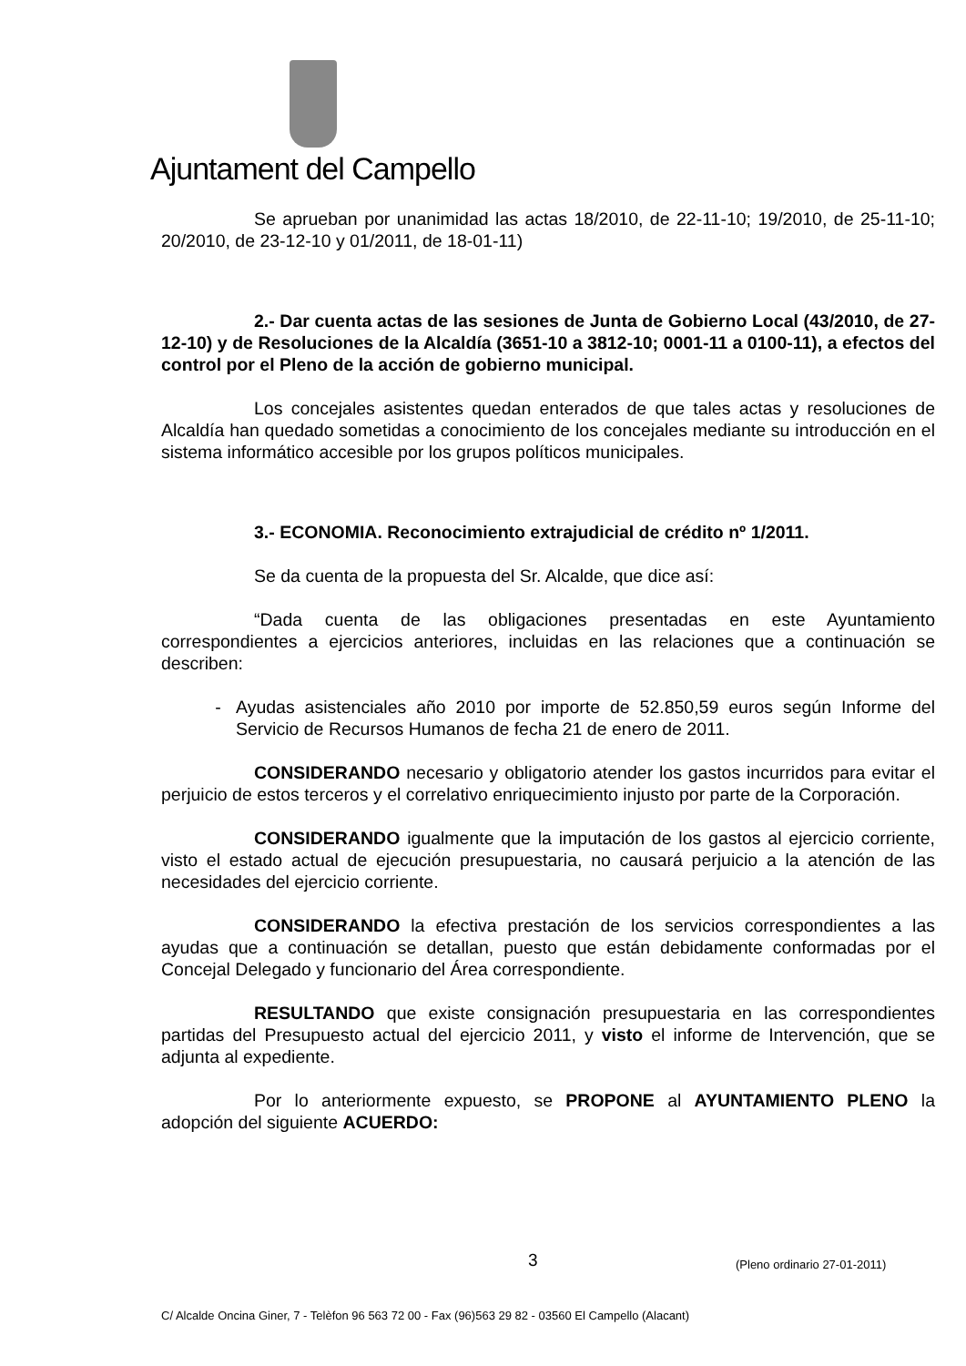Ajuntament del Campello
Se aprueban por unanimidad las actas 18/2010, de 22-11-10; 19/2010, de 25-11-10; 20/2010, de 23-12-10 y 01/2011, de 18-01-11)
2.- Dar cuenta actas de las sesiones de Junta de Gobierno Local (43/2010, de 27-12-10) y de Resoluciones de la Alcaldía (3651-10 a 3812-10; 0001-11 a 0100-11), a efectos del control por el Pleno de la acción de gobierno municipal.
Los concejales asistentes quedan enterados de que tales actas y resoluciones de Alcaldía han quedado sometidas a conocimiento de los concejales mediante su introducción en el sistema informático accesible por los grupos políticos municipales.
3.- ECONOMIA. Reconocimiento extrajudicial de crédito nº 1/2011.
Se da cuenta de la propuesta del Sr. Alcalde, que dice así:
“Dada cuenta de las obligaciones presentadas en este Ayuntamiento correspondientes a ejercicios anteriores, incluidas en las relaciones que a continuación se describen:
Ayudas asistenciales año 2010 por importe de 52.850,59 euros según Informe del Servicio de Recursos Humanos de fecha 21 de enero de 2011.
CONSIDERANDO necesario y obligatorio atender los gastos incurridos para evitar el perjuicio de estos terceros y el correlativo enriquecimiento injusto por parte de la Corporación.
CONSIDERANDO igualmente que la imputación de los gastos al ejercicio corriente, visto el estado actual de ejecución presupuestaria, no causará perjuicio a la atención de las necesidades del ejercicio corriente.
CONSIDERANDO la efectiva prestación de los servicios correspondientes a las ayudas que a continuación se detallan, puesto que están debidamente conformadas por el Concejal Delegado y funcionario del Área correspondiente.
RESULTANDO que existe consignación presupuestaria en las correspondientes partidas del Presupuesto actual del ejercicio 2011, y visto el informe de Intervención, que se adjunta al expediente.
Por lo anteriormente expuesto, se PROPONE al AYUNTAMIENTO PLENO la adopción del siguiente ACUERDO:
3 (Pleno ordinario 27-01-2011)
C/ Alcalde Oncina Giner, 7 - Telèfon 96 563 72 00 - Fax (96)563 29 82 - 03560 El Campello (Alacant)